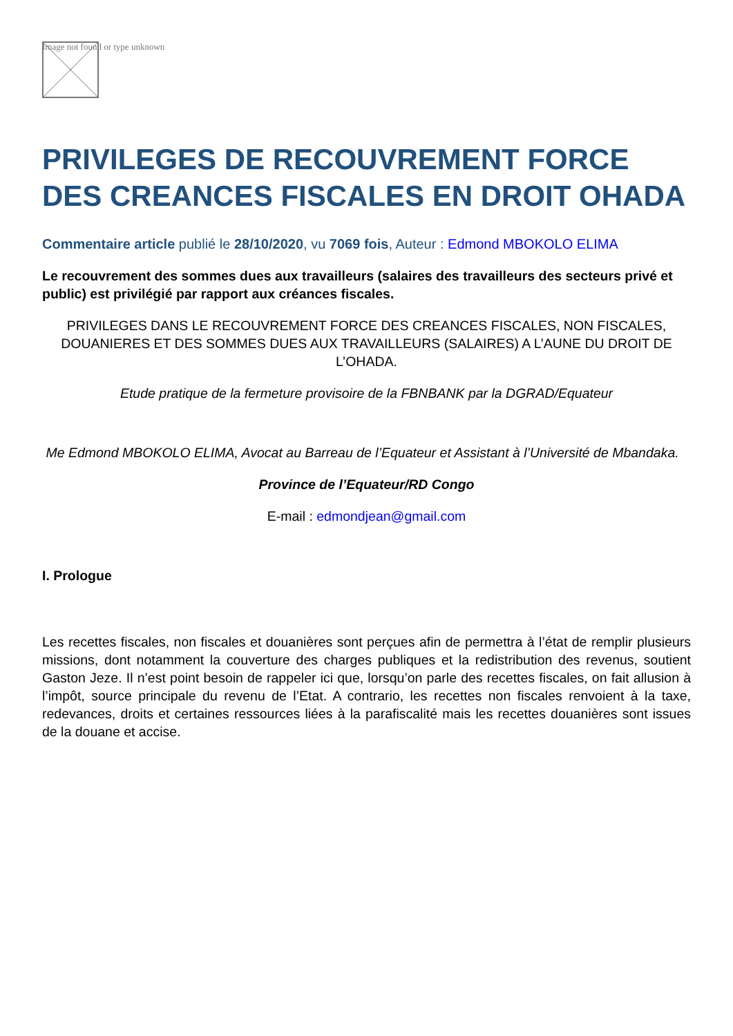Image not found or type unknown
PRIVILEGES DE RECOUVREMENT FORCE DES CREANCES FISCALES EN DROIT OHADA
Commentaire article publié le 28/10/2020, vu 7069 fois, Auteur : Edmond MBOKOLO ELIMA
Le recouvrement des sommes dues aux travailleurs (salaires des travailleurs des secteurs privé et public) est privilégié par rapport aux créances fiscales.
PRIVILEGES DANS LE RECOUVREMENT FORCE DES CREANCES FISCALES, NON FISCALES, DOUANIERES ET DES SOMMES DUES AUX TRAVAILLEURS (SALAIRES) A L’AUNE DU DROIT DE L’OHADA.
Etude pratique de la fermeture provisoire de la FBNBANK par la DGRAD/Equateur
Me Edmond MBOKOLO ELIMA, Avocat au Barreau de l’Equateur et Assistant à l’Université de Mbandaka.
Province de l’Equateur/RD Congo
E-mail : edmondjean@gmail.com
I. Prologue
Les recettes fiscales, non fiscales et douanières sont perçues afin de permettra à l’état de remplir plusieurs missions, dont notamment la couverture des charges publiques et la redistribution des revenus, soutient Gaston Jeze. Il n’est point besoin de rappeler ici que, lorsqu’on parle des recettes fiscales, on fait allusion à l’impôt, source principale du revenu de l’Etat. A contrario, les recettes non fiscales renvoient à la taxe, redevances, droits et certaines ressources liées à la parafiscalité mais les recettes douanières sont issues de la douane et accise.